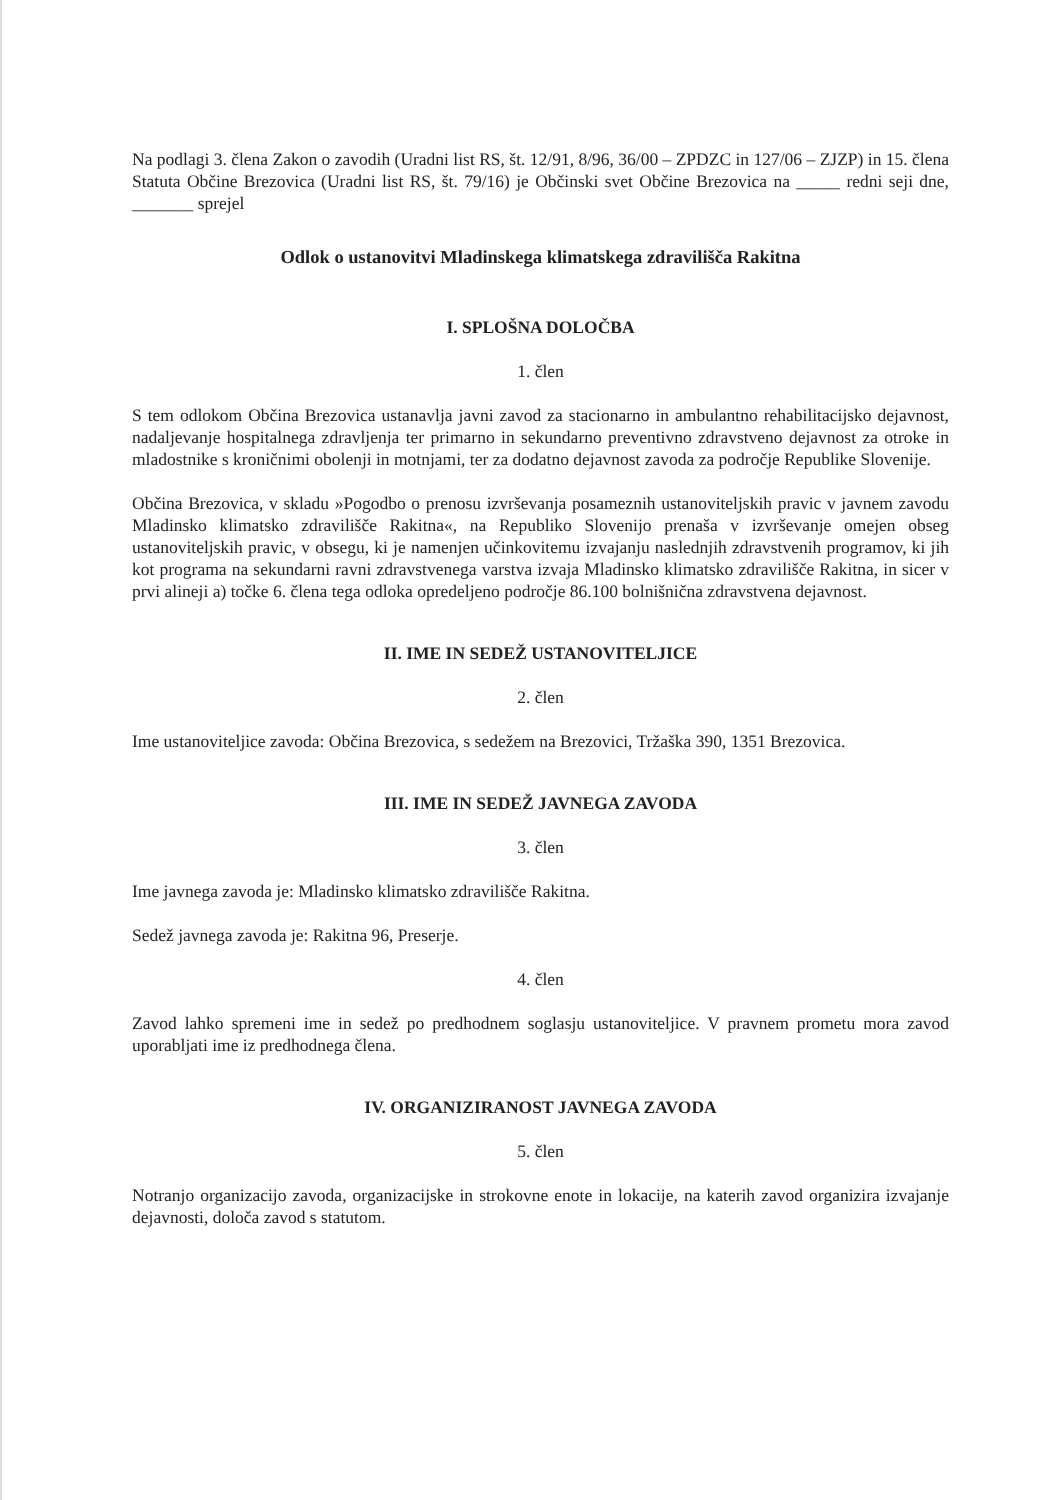Na podlagi 3. člena Zakon o zavodih (Uradni list RS, št. 12/91, 8/96, 36/00 – ZPDZC in 127/06 – ZJZP) in 15. člena Statuta Občine Brezovica (Uradni list RS, št. 79/16) je Občinski svet Občine Brezovica na _____ redni seji dne, _______ sprejel
Odlok o ustanovitvi Mladinskega klimatskega zdravilišča Rakitna
I. SPLOŠNA DOLOČBA
1. člen
S tem odlokom Občina Brezovica ustanavlja javni zavod za stacionarno in ambulantno rehabilitacijsko dejavnost, nadaljevanje hospitalnega zdravljenja ter primarno in sekundarno preventivno zdravstveno dejavnost za otroke in mladostnike s kroničnimi obolenji in motnjami, ter za dodatno dejavnost zavoda za področje Republike Slovenije.
Občina Brezovica, v skladu »Pogodbo o prenosu izvrševanja posameznih ustanoviteljskih pravic v javnem zavodu Mladinsko klimatsko zdravilišče Rakitna«, na Republiko Slovenijo prenaša v izvrševanje omejen obseg ustanoviteljskih pravic, v obsegu, ki je namenjen učinkovitemu izvajanju naslednjih zdravstvenih programov, ki jih kot programa na sekundarni ravni zdravstvenega varstva izvaja Mladinsko klimatsko zdravilišče Rakitna, in sicer v prvi alineji a) točke 6. člena tega odloka opredeljeno področje 86.100 bolnišnična zdravstvena dejavnost.
II. IME IN SEDEŽ USTANOVITELJICE
2. člen
Ime ustanoviteljice zavoda: Občina Brezovica, s sedežem na Brezovici, Tržaška 390, 1351 Brezovica.
III. IME IN SEDEŽ JAVNEGA ZAVODA
3. člen
Ime javnega zavoda je: Mladinsko klimatsko zdravilišče Rakitna.
Sedež javnega zavoda je: Rakitna 96, Preserje.
4. člen
Zavod lahko spremeni ime in sedež po predhodnem soglasju ustanoviteljice. V pravnem prometu mora zavod uporabljati ime iz predhodnega člena.
IV. ORGANIZIRANOST JAVNEGA ZAVODA
5. člen
Notranjo organizacijo zavoda, organizacijske in strokovne enote in lokacije, na katerih zavod organizira izvajanje dejavnosti, določa zavod s statutom.